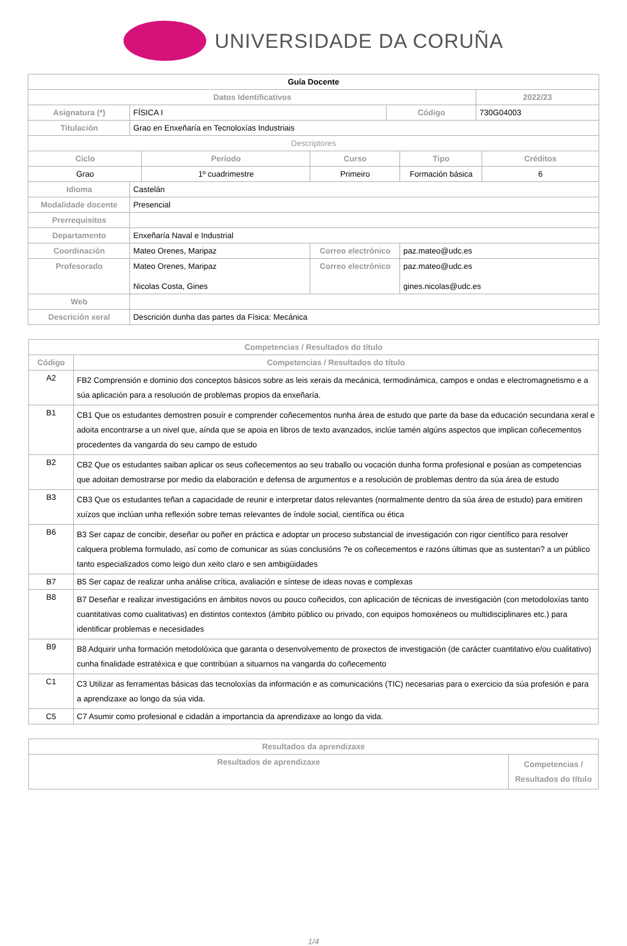UNIVERSIDADE DA CORUÑA
| Guía Docente | | | | | | | |
| Datos Identificativos | | | | | | 2022/23 | |
| Asignatura (*) | FÍSICA I | | | Código | | 730G04003 | |
| Titulación | Grao en Enxeñaría en Tecnoloxías Industriais | | | | | | |
| Descriptores | | | | | | | |
| Ciclo | | Período | Curso | | Tipo | | Créditos |
| Grao | | 1º cuadrimestre | Primeiro | | Formación básica | | 6 |
| Idioma | Castelán | | | | | | |
| Modalidade docente | Presencial | | | | | | |
| Prerrequisitos | | | | | | | |
| Departamento | Enxeñaría Naval e Industrial | | | | | | |
| Coordinación | Mateo Orenes, Maripaz | | Correo electrónico | | paz.mateo@udc.es | | |
| Profesorado | Mateo Orenes, Maripaz Nicolas Costa, Gines | | Correo electrónico | | paz.mateo@udc.es gines.nicolas@udc.es | | |
| Web | | | | | | | |
| Descrición xeral | Descrición dunha das partes da Física: Mecánica | | | | | | |
| Competencias / Resultados do título | |
| --- | --- |
| Código | Competencias / Resultados do título |
| A2 | FB2 Comprensión e dominio dos conceptos básicos sobre as leis xerais da mecánica, termodinámica, campos e ondas e electromagnetismo e a súa aplicación para a resolución de problemas propios da enxeñaría. |
| B1 | CB1 Que os estudantes demostren posuír e comprender coñecementos nunha área de estudo que parte da base da educación secundaria xeral e adoita encontrarse a un nivel que, aínda que se apoia en libros de texto avanzados, inclúe tamén algúns aspectos que implican coñecementos procedentes da vangarda do seu campo de estudo |
| B2 | CB2 Que os estudantes saiban aplicar os seus coñecementos ao seu traballo ou vocación dunha forma profesional e posúan as competencias que adoitan demostrarse por medio da elaboración e defensa de argumentos e a resolución de problemas dentro da súa área de estudo |
| B3 | CB3 Que os estudantes teñan a capacidade de reunir e interpretar datos relevantes (normalmente dentro da súa área de estudo) para emitiren xuízos que inclúan unha reflexión sobre temas relevantes de índole social, científica ou ética |
| B6 | B3 Ser capaz de concibir, deseñar ou poñer en práctica e adoptar un proceso substancial de investigación con rigor científico para resolver calquera problema formulado, así como de comunicar as súas conclusións ?e os coñecementos e razóns últimas que as sustentan? a un público tanto especializados como leigo dun xeito claro e sen ambigüidades |
| B7 | B5 Ser capaz de realizar unha análise crítica, avaliación e síntese de ideas novas e complexas |
| B8 | B7 Deseñar e realizar investigacións en ámbitos novos ou pouco coñecidos, con aplicación de técnicas de investigación (con metodoloxías tanto cuantitativas como cualitativas) en distintos contextos (ámbito público ou privado, con equipos homoxéneos ou multidisciplinares etc.) para identificar problemas e necesidades |
| B9 | B8 Adquirir unha formación metodolóxica que garanta o desenvolvemento de proxectos de investigación (de carácter cuantitativo e/ou cualitativo) cunha finalidade estratéxica e que contribúan a situarnos na vangarda do coñecemento |
| C1 | C3 Utilizar as ferramentas básicas das tecnoloxías da información e as comunicacións (TIC) necesarias para o exercicio da súa profesión e para a aprendizaxe ao longo da súa vida. |
| C5 | C7 Asumir como profesional e cidadán a importancia da aprendizaxe ao longo da vida. |
| Resultados da aprendizaxe | |
| --- | --- |
| Resultados de aprendizaxe | Competencias / Resultados do título |
1/4